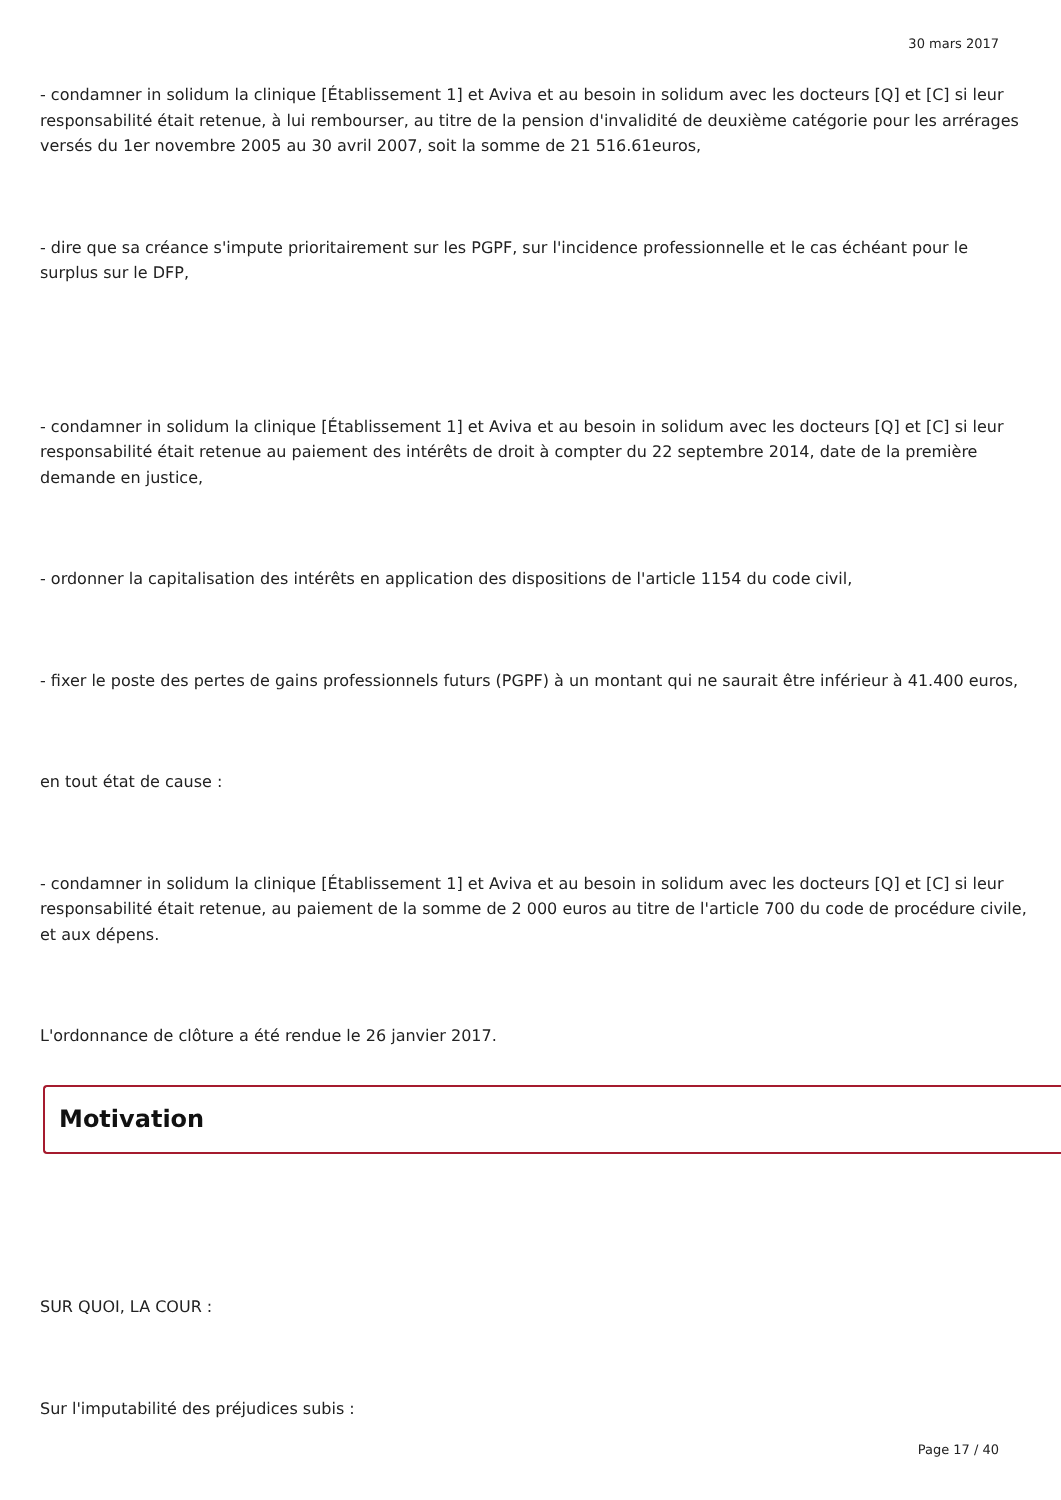30 mars 2017
- condamner in solidum la clinique [Établissement 1] et Aviva et au besoin in solidum avec les docteurs [Q] et [C] si leur responsabilité était retenue, à lui rembourser, au titre de la pension d'invalidité de deuxième catégorie pour les arrérages versés du 1er novembre 2005 au 30 avril 2007, soit la somme de 21 516.61euros,
- dire que sa créance s'impute prioritairement sur les PGPF, sur l'incidence professionnelle et le cas échéant pour le surplus sur le DFP,
- condamner in solidum la clinique [Établissement 1] et Aviva et au besoin in solidum avec les docteurs [Q] et [C] si leur responsabilité était retenue au paiement des intérêts de droit à compter du 22 septembre 2014, date de la première demande en justice,
- ordonner la capitalisation des intérêts en application des dispositions de l'article 1154 du code civil,
- fixer le poste des pertes de gains professionnels futurs (PGPF) à un montant qui ne saurait être inférieur à 41.400 euros,
en tout état de cause :
- condamner in solidum la clinique [Établissement 1] et Aviva et au besoin in solidum avec les docteurs [Q] et [C] si leur responsabilité était retenue, au paiement de la somme de 2 000 euros au titre de l'article 700 du code de procédure civile, et aux dépens.
L'ordonnance de clôture a été rendue le 26 janvier 2017.
Motivation
SUR QUOI, LA COUR :
Sur l'imputabilité des préjudices subis :
Page 17 / 40